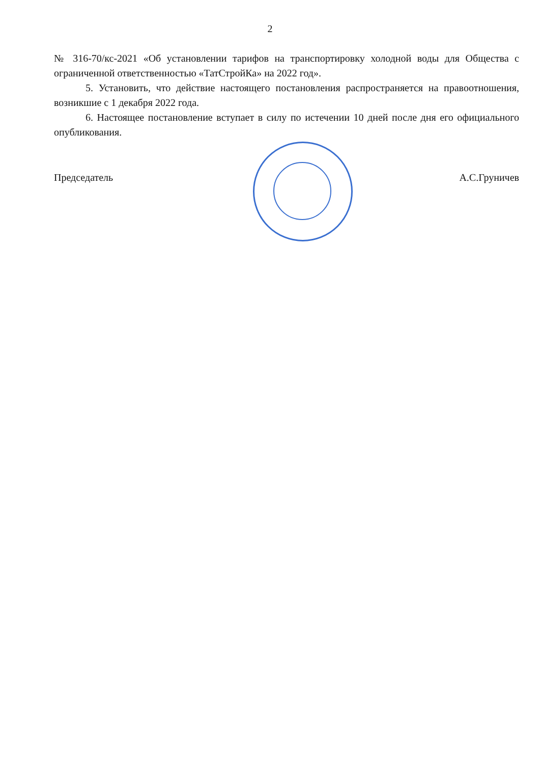2
№ 316-70/кс-2021 «Об установлении тарифов на транспортировку холодной воды для Общества с ограниченной ответственностью «ТатСтройКа» на 2022 год».
5. Установить, что действие настоящего постановления распространяется на правоотношения, возникшие с 1 декабря 2022 года.
6. Настоящее постановление вступает в силу по истечении 10 дней после дня его официального опубликования.
Председатель А.С.Груничев